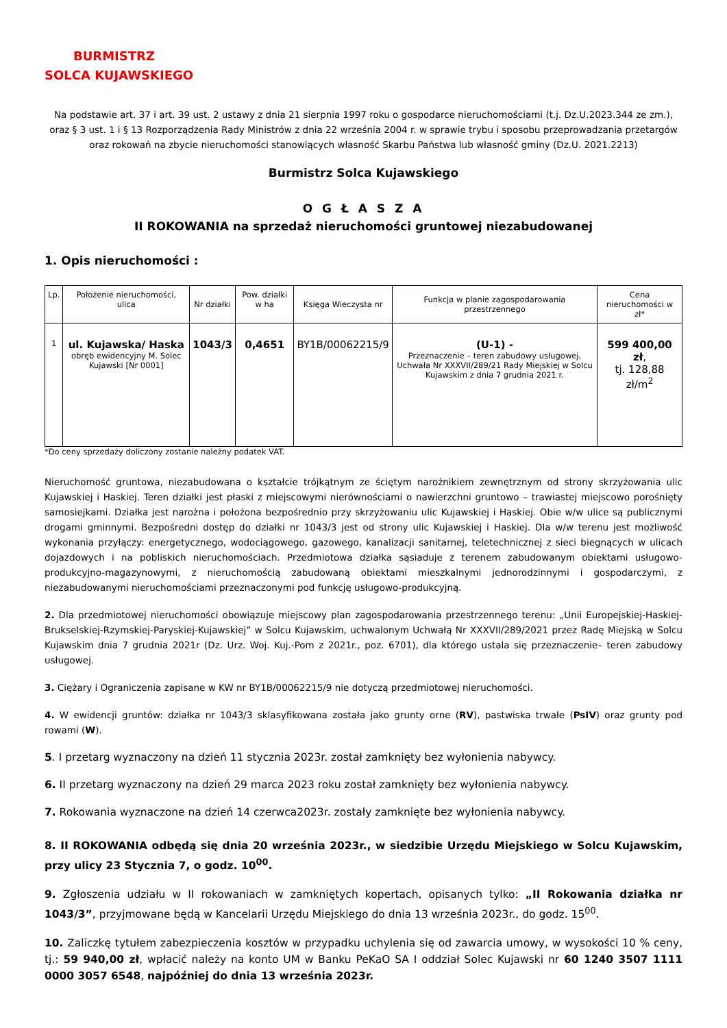BURMISTRZ
SOLCA KUJAWSKIEGO
Na podstawie art. 37 i art. 39 ust. 2 ustawy z dnia 21 sierpnia 1997 roku o gospodarce nieruchomościami (t.j. Dz.U.2023.344 ze zm.), oraz § 3 ust. 1 i § 13 Rozporządzenia Rady Ministrów z dnia 22 września 2004 r. w sprawie trybu i sposobu przeprowadzania przetargów oraz rokowań na zbycie nieruchomości stanowiących własność Skarbu Państwa lub własność gminy (Dz.U. 2021.2213)
Burmistrz Solca Kujawskiego
O G Ł A S Z A
II ROKOWANIA na sprzedaż nieruchomości gruntowej niezabudowanej
1. Opis nieruchomości :
| Lp. | Położenie nieruchomości, ulica | Nr działki | Pow. działki w ha | Księga Wieczysta nr | Funkcja w planie zagospodarowania przestrzennego | Cena nieruchomości w zł* |
| --- | --- | --- | --- | --- | --- | --- |
| 1 | ul. Kujawska/ Haska obręb ewidencyjny M. Solec Kujawski [Nr 0001] | 1043/3 | 0,4651 | BY1B/00062215/9 | (U-1) - Przeznaczenie – teren zabudowy usługowej, Uchwała Nr XXXVII/289/21 Rady Miejskiej w Solcu Kujawskim z dnia 7 grudnia 2021 r. | 599 400,00 zł , tj. 128,88 zł/m<sup>2</sup> |
*Do ceny sprzedaży doliczony zostanie należny podatek VAT.
Nieruchomość gruntowa, niezabudowana o kształcie trójkątnym ze ściętym narożnikiem zewnętrznym od strony skrzyżowania ulic Kujawskiej i Haskiej. Teren działki jest płaski z miejscowymi nierównościami o nawierzchni gruntowo – trawiastej miejscowo porośnięty samosiejkami. Działka jest narożna i położona bezpośrednio przy skrzyżowaniu ulic Kujawskiej i Haskiej. Obie w/w ulice są publicznymi drogami gminnymi. Bezpośredni dostęp do działki nr 1043/3 jest od strony ulic Kujawskiej i Haskiej. Dla w/w terenu jest możliwość wykonania przyłączy: energetycznego, wodociągowego, gazowego, kanalizacji sanitarnej, teletechnicznej z sieci biegnących w ulicach dojazdowych i na pobliskich nieruchomościach. Przedmiotowa działka sąsiaduje z terenem zabudowanym obiektami usługowo-produkcyjno-magazynowymi, z nieruchomością zabudowaną obiektami mieszkalnymi jednorodzinnymi i gospodarczymi, z niezabudowanymi nieruchomościami przeznaczonymi pod funkcję usługowo-produkcyjną.
2. Dla przedmiotowej nieruchomości obowiązuje miejscowy plan zagospodarowania przestrzennego terenu: „Unii Europejskiej-Haskiej-Brukselskiej-Rzymskiej-Paryskiej-Kujawskiej” w Solcu Kujawskim, uchwalonym Uchwałą Nr XXXVII/289/2021 przez Radę Miejską w Solcu Kujawskim dnia 7 grudnia 2021r (Dz. Urz. Woj. Kuj.-Pom z 2021r., poz. 6701), dla którego ustala się przeznaczenie– teren zabudowy usługowej.
3. Ciężary i Ograniczenia zapisane w KW nr BY1B/00062215/9 nie dotyczą przedmiotowej nieruchomości.
4. W ewidencji gruntów: działka nr 1043/3 sklasyfikowana została jako grunty orne (RV), pastwiska trwałe (PsIV) oraz grunty pod rowami (W).
5. I przetarg wyznaczony na dzień 11 stycznia 2023r. został zamknięty bez wyłonienia nabywcy.
6. II przetarg wyznaczony na dzień 29 marca 2023 roku został zamknięty bez wyłonienia nabywcy.
7. Rokowania wyznaczone na dzień 14 czerwca2023r. zostały zamknięte bez wyłonienia nabywcy.
8. II ROKOWANIA odbędą się dnia 20 września 2023r., w siedzibie Urzędu Miejskiego w Solcu Kujawskim, przy ulicy 23 Stycznia 7, o godz. 10<sup>00</sup>.
9. Zgłoszenia udziału w II rokowaniach w zamkniętych kopertach, opisanych tylko: „II Rokowania działka nr 1043/3”, przyjmowane będą w Kancelarii Urzędu Miejskiego do dnia 13 września 2023r., do godz. 15<sup>00</sup>.
10. Zaliczkę tytułem zabezpieczenia kosztów w przypadku uchylenia się od zawarcia umowy, w wysokości 10 % ceny, tj.: 59 940,00 zł, wpłacić należy na konto UM w Banku PeKaO SA I oddział Solec Kujawski nr 60 1240 3507 1111 0000 3057 6548, najpóźniej do dnia 13 września 2023r.